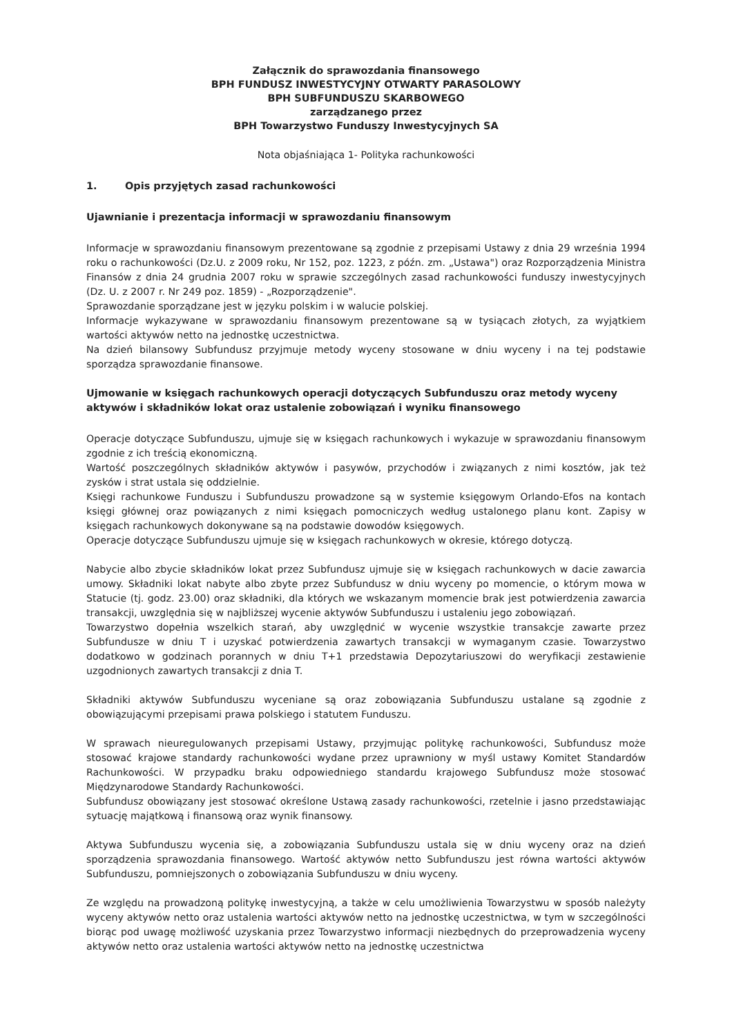Załącznik do sprawozdania finansowego
BPH FUNDUSZ INWESTYCYJNY OTWARTY PARASOLOWY
BPH SUBFUNDUSZU SKARBOWEGO
zarządzanego przez
BPH Towarzystwo Funduszy Inwestycyjnych SA
Nota objaśniająca 1- Polityka rachunkowości
1. Opis przyjętych zasad rachunkowości
Ujawnianie i prezentacja informacji w sprawozdaniu finansowym
Informacje w sprawozdaniu finansowym prezentowane są zgodnie z przepisami Ustawy z dnia 29 września 1994 roku o rachunkowości (Dz.U. z 2009 roku, Nr 152, poz. 1223, z późn. zm. „Ustawa") oraz Rozporządzenia Ministra Finansów z dnia 24 grudnia 2007 roku w sprawie szczególnych zasad rachunkowości funduszy inwestycyjnych (Dz. U. z 2007 r. Nr 249 poz. 1859) - „Rozporządzenie".
Sprawozdanie sporządzane jest w języku polskim i w walucie polskiej.
Informacje wykazywane w sprawozdaniu finansowym prezentowane są w tysiącach złotych, za wyjątkiem wartości aktywów netto na jednostkę uczestnictwa.
Na dzień bilansowy Subfundusz przyjmuje metody wyceny stosowane w dniu wyceny i na tej podstawie sporządza sprawozdanie finansowe.
Ujmowanie w księgach rachunkowych operacji dotyczących Subfunduszu oraz metody wyceny aktywów i składników lokat oraz ustalenie zobowiązań i wyniku finansowego
Operacje dotyczące Subfunduszu, ujmuje się w księgach rachunkowych i wykazuje w sprawozdaniu finansowym zgodnie z ich treścią ekonomiczną.
Wartość poszczególnych składników aktywów i pasywów, przychodów i związanych z nimi kosztów, jak też zysków i strat ustala się oddzielnie.
Księgi rachunkowe Funduszu i Subfunduszu prowadzone są w systemie księgowym Orlando-Efos na kontach księgi głównej oraz powiązanych z nimi księgach pomocniczych według ustalonego planu kont. Zapisy w księgach rachunkowych dokonywane są na podstawie dowodów księgowych.
Operacje dotyczące Subfunduszu ujmuje się w księgach rachunkowych w okresie, którego dotyczą.
Nabycie albo zbycie składników lokat przez Subfundusz ujmuje się w księgach rachunkowych w dacie zawarcia umowy. Składniki lokat nabyte albo zbyte przez Subfundusz w dniu wyceny po momencie, o którym mowa w Statucie (tj. godz. 23.00) oraz składniki, dla których we wskazanym momencie brak jest potwierdzenia zawarcia transakcji, uwzględnia się w najbliższej wycenie aktywów Subfunduszu i ustaleniu jego zobowiązań.
Towarzystwo dopełnia wszelkich starań, aby uwzględnić w wycenie wszystkie transakcje zawarte przez Subfundusze w dniu T i uzyskać potwierdzenia zawartych transakcji w wymaganym czasie. Towarzystwo dodatkowo w godzinach porannych w dniu T+1 przedstawia Depozytariuszowi do weryfikacji zestawienie uzgodnionych zawartych transakcji z dnia T.
Składniki aktywów Subfunduszu wyceniane są oraz zobowiązania Subfunduszu ustalane są zgodnie z obowiązującymi przepisami prawa polskiego i statutem Funduszu.
W sprawach nieuregulowanych przepisami Ustawy, przyjmując politykę rachunkowości, Subfundusz może stosować krajowe standardy rachunkowości wydane przez uprawniony w myśl ustawy Komitet Standardów Rachunkowości. W przypadku braku odpowiedniego standardu krajowego Subfundusz może stosować Międzynarodowe Standardy Rachunkowości.
Subfundusz obowiązany jest stosować określone Ustawą zasady rachunkowości, rzetelnie i jasno przedstawiając sytuację majątkową i finansową oraz wynik finansowy.
Aktywa Subfunduszu wycenia się, a zobowiązania Subfunduszu ustala się w dniu wyceny oraz na dzień sporządzenia sprawozdania finansowego. Wartość aktywów netto Subfunduszu jest równa wartości aktywów Subfunduszu, pomniejszonych o zobowiązania Subfunduszu w dniu wyceny.
Ze względu na prowadzoną politykę inwestycyjną, a także w celu umożliwienia Towarzystwu w sposób należyty wyceny aktywów netto oraz ustalenia wartości aktywów netto na jednostkę uczestnictwa, w tym w szczególności biorąc pod uwagę możliwość uzyskania przez Towarzystwo informacji niezbędnych do przeprowadzenia wyceny aktywów netto oraz ustalenia wartości aktywów netto na jednostkę uczestnictwa